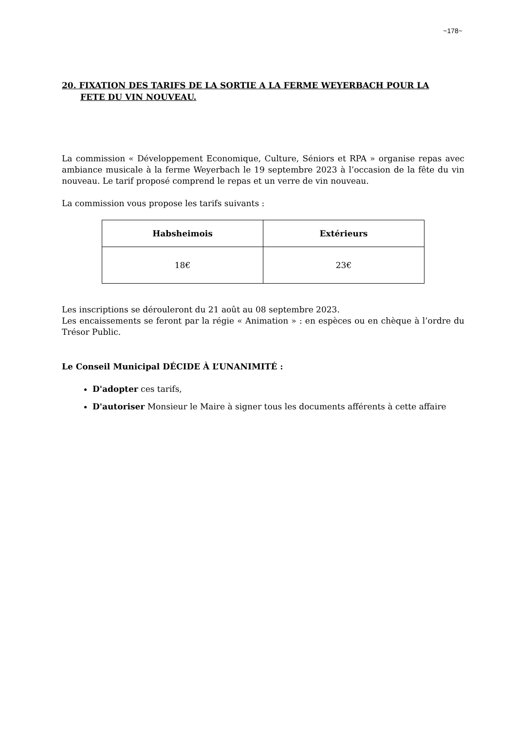~178~
20. FIXATION DES TARIFS DE LA SORTIE A LA FERME WEYERBACH POUR LA
FETE DU VIN NOUVEAU.
La commission « Développement Economique, Culture, Séniors et RPA » organise repas avec ambiance musicale à la ferme Weyerbach le 19 septembre 2023 à l’occasion de la fête du vin nouveau. Le tarif proposé comprend le repas et un verre de vin nouveau.
La commission vous propose les tarifs suivants :
| Habsheimois | Extérieurs |
| --- | --- |
| 18€ | 23€ |
Les inscriptions se dérouleront du 21 août au 08 septembre 2023.
Les encaissements se feront par la régie « Animation » : en espèces ou en chèque à l’ordre du Trésor Public.
Le Conseil Municipal DÉCIDE À L’UNANIMITÉ :
D'adopter ces tarifs,
D'autoriser Monsieur le Maire à signer tous les documents afférents à cette affaire